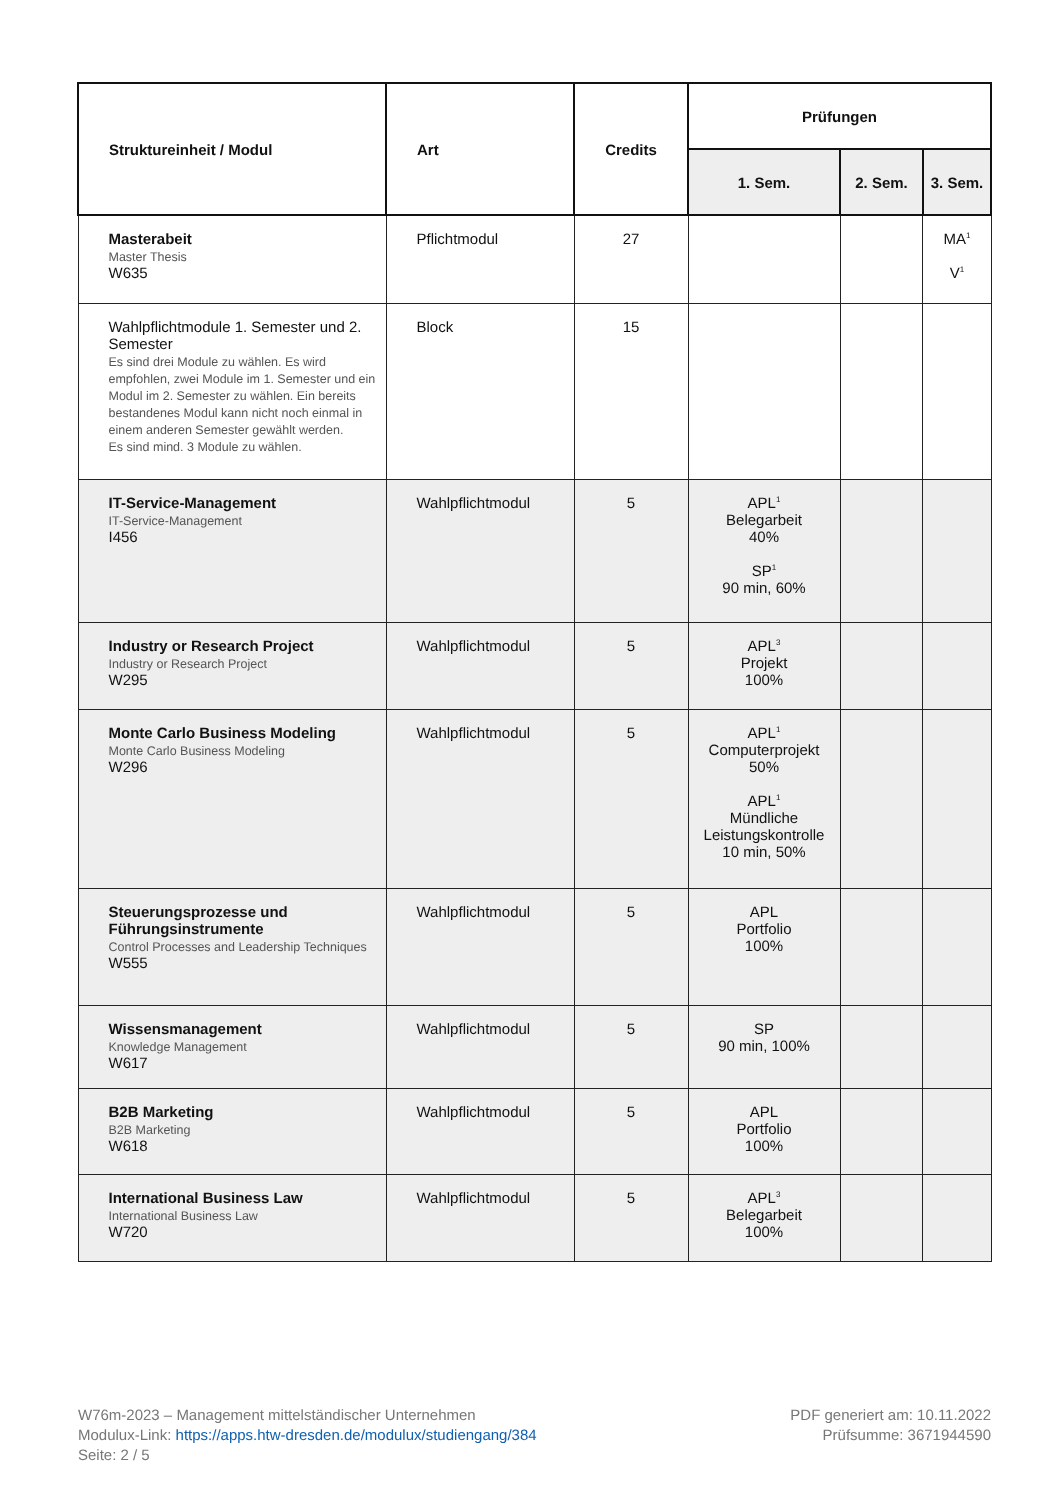| Struktureinheit / Modul | Art | Credits | Prüfungen | | |
| --- | --- | --- | --- | --- | --- |
| | | | 1. Sem. | 2. Sem. | 3. Sem. |
| Masterabeit Master Thesis W635 | Pflichtmodul | 27 | | | MA<sup>1</sup> V<sup>1</sup> |
| Wahlpflichtmodule 1. Semester und 2. Semester Es sind drei Module zu wählen. Es wird empfohlen, zwei Module im 1. Semester und ein Modul im 2. Semester zu wählen. Ein bereits bestandenes Modul kann nicht noch einmal in einem anderen Semester gewählt werden. Es sind mind. 3 Module zu wählen. | Block | 15 | | | |
| IT-Service-Management IT-Service-Management I456 | Wahlpflichtmodul | 5 | APL<sup>1</sup> Belegarbeit 40% SP<sup>1</sup> 90 min, 60% | | |
| Industry or Research Project Industry or Research Project W295 | Wahlpflichtmodul | 5 | APL<sup>3</sup> Projekt 100% | | |
| Monte Carlo Business Modeling Monte Carlo Business Modeling W296 | Wahlpflichtmodul | 5 | APL<sup>1</sup> Computerprojekt 50% APL<sup>1</sup> Mündliche Leistungskontrolle 10 min, 50% | | |
| Steuerungsprozesse und Führungsinstrumente Control Processes and Leadership Techniques W555 | Wahlpflichtmodul | 5 | APL Portfolio 100% | | |
| Wissensmanagement Knowledge Management W617 | Wahlpflichtmodul | 5 | SP 90 min, 100% | | |
| B2B Marketing B2B Marketing W618 | Wahlpflichtmodul | 5 | APL Portfolio 100% | | |
| International Business Law International Business Law W720 | Wahlpflichtmodul | 5 | APL<sup>3</sup> Belegarbeit 100% | | |
W76m-2023 – Management mittelständischer Unternehmen
Modulux-Link: https://apps.htw-dresden.de/modulux/studiengang/384
Seite: 2 / 5
PDF generiert am: 10.11.2022
Prüfsumme: 3671944590